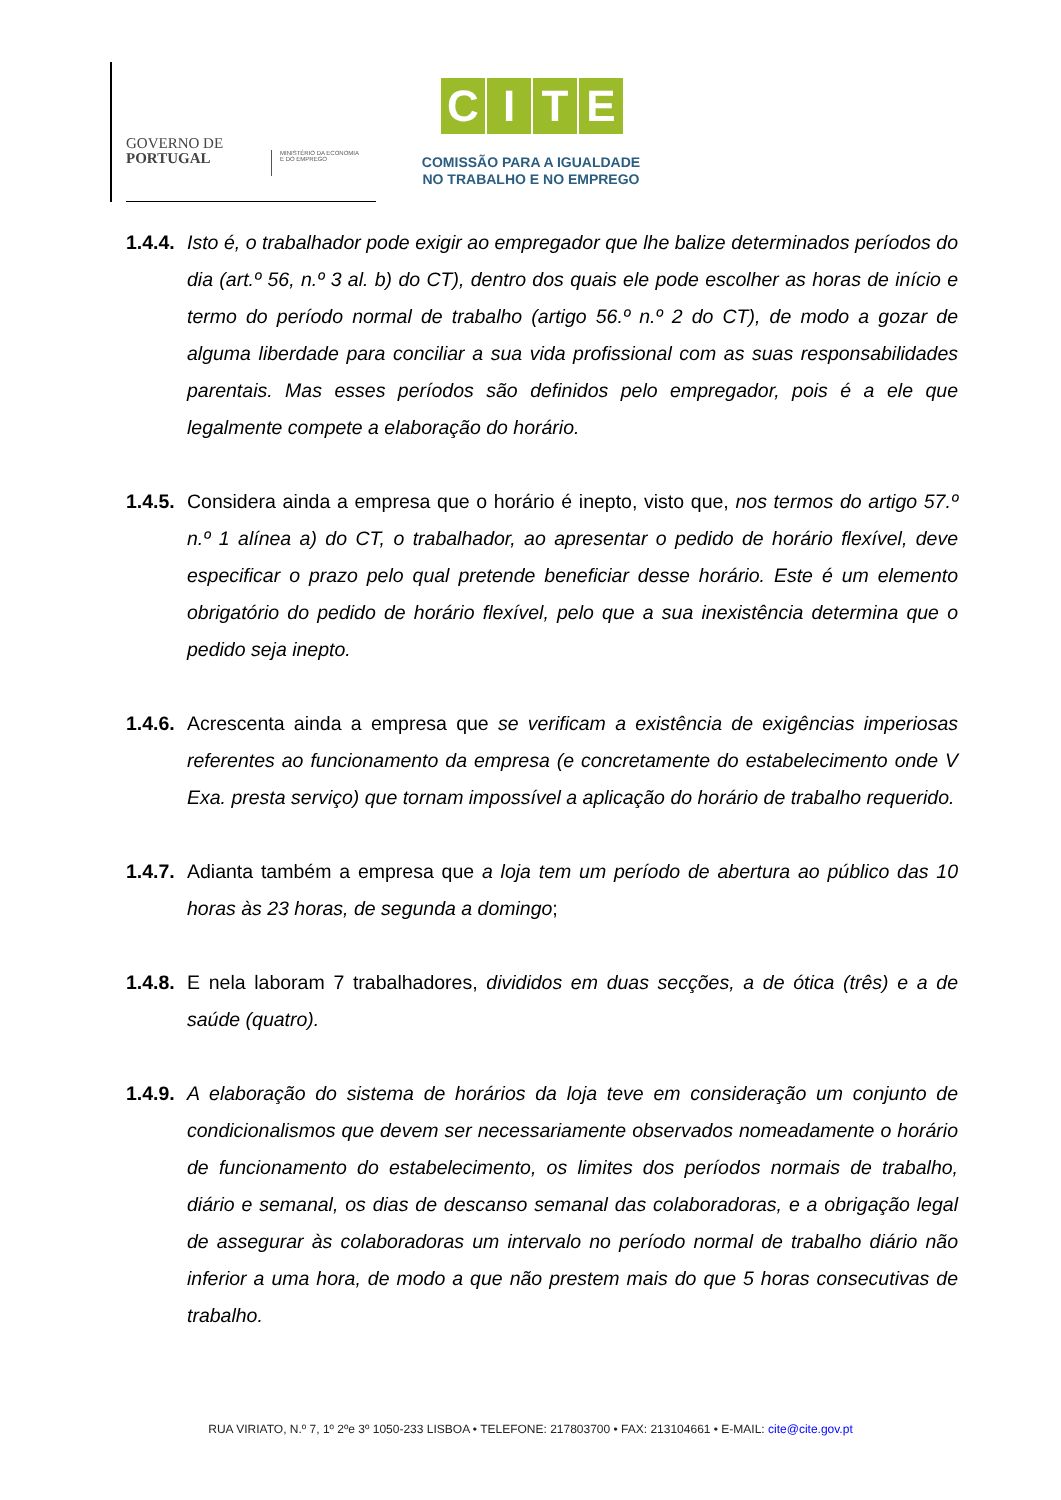GOVERNO DE
PORTUGAL
MINISTÉRIO DA ECONOMIA
E DO EMPREGO
CITE
COMISSÃO PARA A IGUALDADE
NO TRABALHO E NO EMPREGO
1.4.4.
Isto é, o trabalhador pode exigir ao empregador que lhe balize determinados períodos do dia (art.º 56, n.º 3 al. b) do CT), dentro dos quais ele pode escolher as horas de início e termo do período normal de trabalho (artigo 56.º n.º 2 do CT), de modo a gozar de alguma liberdade para conciliar a sua vida profissional com as suas responsabilidades parentais. Mas esses períodos são definidos pelo empregador, pois é a ele que legalmente compete a elaboração do horário.
1.4.5.
Considera ainda a empresa que o horário é inepto, visto que, nos termos do artigo 57.º n.º 1 alínea a) do CT, o trabalhador, ao apresentar o pedido de horário flexível, deve especificar o prazo pelo qual pretende beneficiar desse horário. Este é um elemento obrigatório do pedido de horário flexível, pelo que a sua inexistência determina que o pedido seja inepto.
1.4.6.
Acrescenta ainda a empresa que se verificam a existência de exigências imperiosas referentes ao funcionamento da empresa (e concretamente do estabelecimento onde V Exa. presta serviço) que tornam impossível a aplicação do horário de trabalho requerido.
1.4.7.
Adianta também a empresa que a loja tem um período de abertura ao público das 10 horas às 23 horas, de segunda a domingo;
1.4.8.
E nela laboram 7 trabalhadores, divididos em duas secções, a de ótica (três) e a de saúde (quatro).
1.4.9.
A elaboração do sistema de horários da loja teve em consideração um conjunto de condicionalismos que devem ser necessariamente observados nomeadamente o horário de funcionamento do estabelecimento, os limites dos períodos normais de trabalho, diário e semanal, os dias de descanso semanal das colaboradoras, e a obrigação legal de assegurar às colaboradoras um intervalo no período normal de trabalho diário não inferior a uma hora, de modo a que não prestem mais do que 5 horas consecutivas de trabalho.
RUA VIRIATO, N.º 7, 1º 2ºe 3º 1050-233 LISBOA • TELEFONE: 217803700 • FAX: 213104661 • E-MAIL: cite@cite.gov.pt